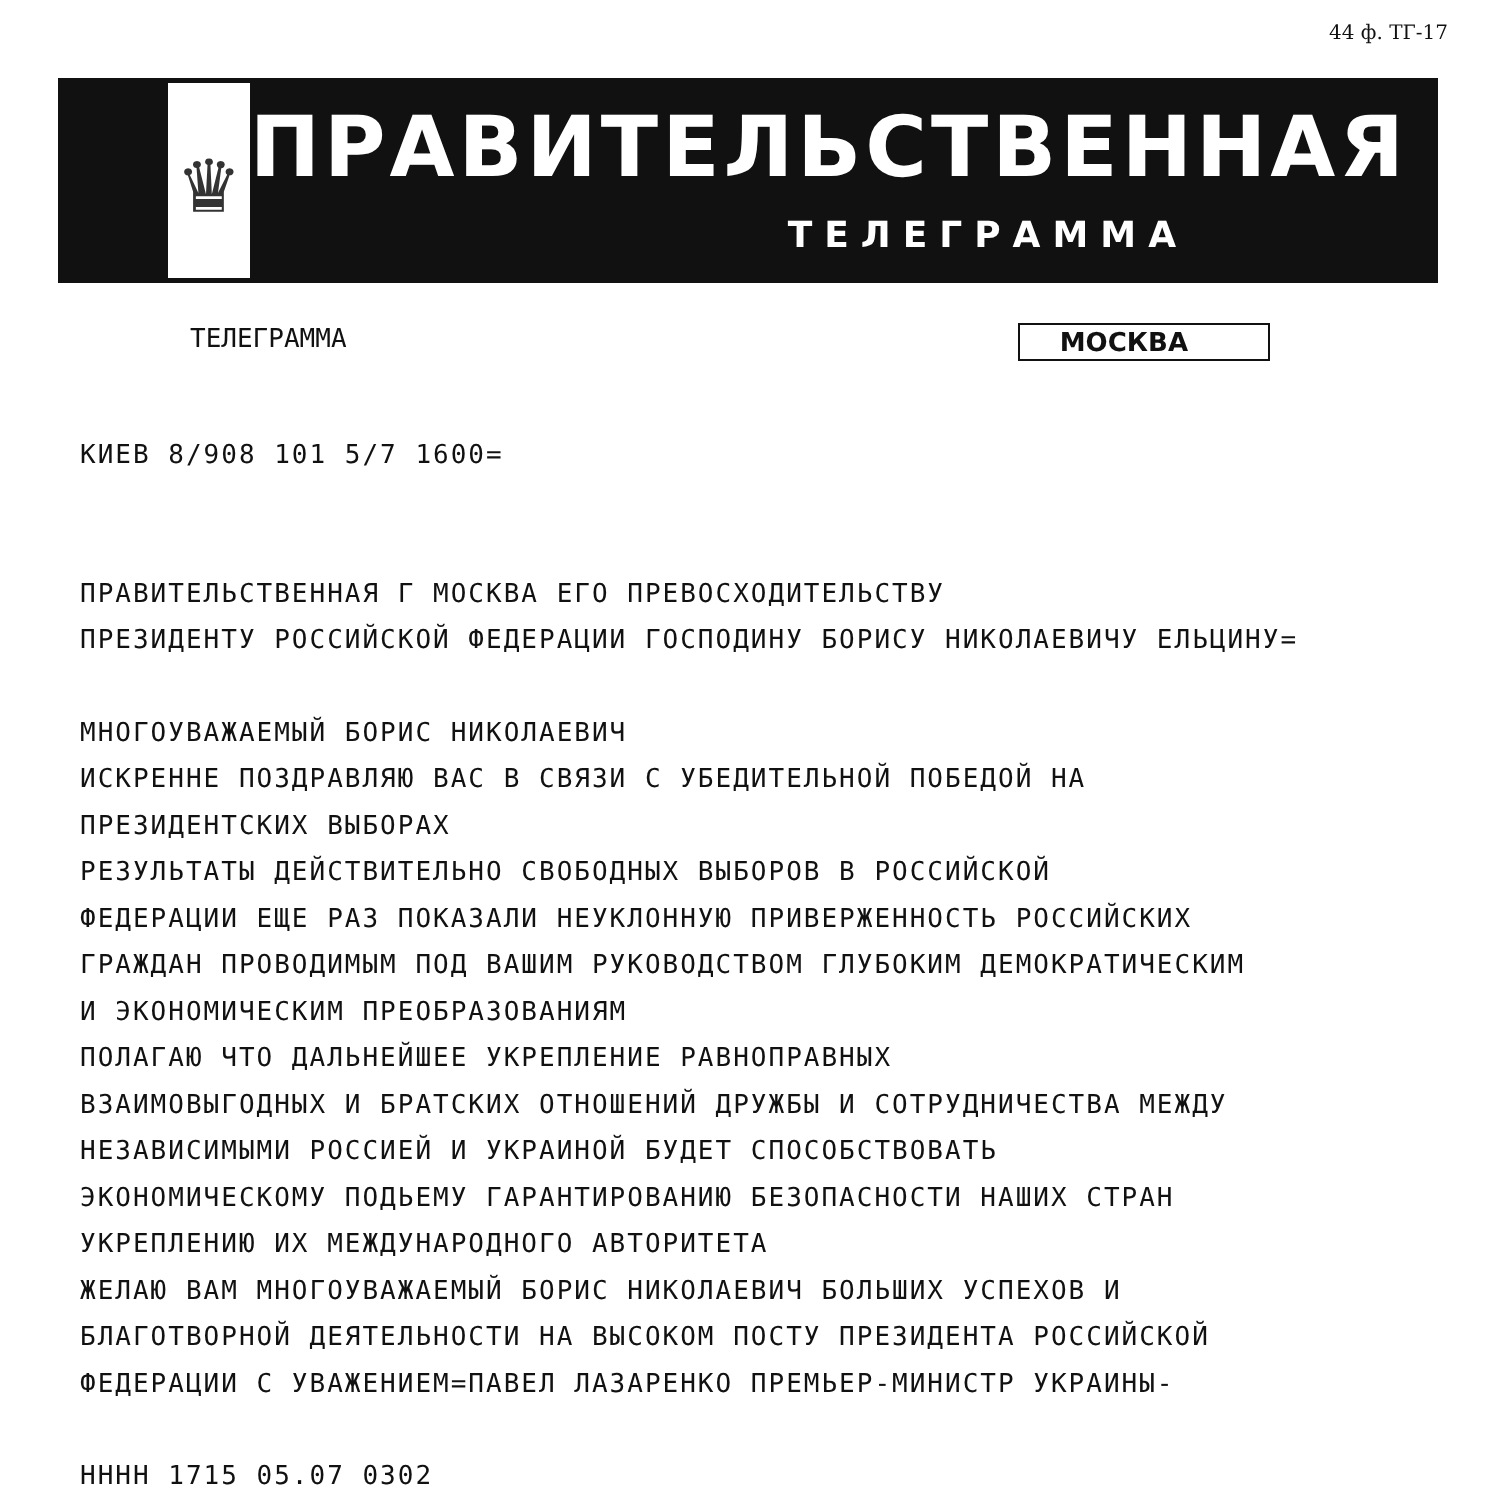44 ф. ТГ-17
♛
ПРАВИТЕЛЬСТВЕННАЯ
ТЕЛЕГРАММА
ТЕЛЕГРАММА МОСКВА
КИЕВ 8/908 101 5/7 1600=
ПРАВИТЕЛЬСТВЕННАЯ Г МОСКВА ЕГО ПРЕВОСХОДИТЕЛЬСТВУ
ПРЕЗИДЕНТУ РОССИЙСКОЙ ФЕДЕРАЦИИ ГОСПОДИНУ БОРИСУ НИКОЛАЕВИЧУ ЕЛЬЦИНУ=
МНОГОУВАЖАЕМЫЙ БОРИС НИКОЛАЕВИЧ
ИСКРЕННЕ ПОЗДРАВЛЯЮ ВАС В СВЯЗИ С УБЕДИТЕЛЬНОЙ ПОБЕДОЙ НА
ПРЕЗИДЕНТСКИХ ВЫБОРАХ
РЕЗУЛЬТАТЫ ДЕЙСТВИТЕЛЬНО СВОБОДНЫХ ВЫБОРОВ В РОССИЙСКОЙ
ФЕДЕРАЦИИ ЕЩЕ РАЗ ПОКАЗАЛИ НЕУКЛОННУЮ ПРИВЕРЖЕННОСТЬ РОССИЙСКИХ
ГРАЖДАН ПРОВОДИМЫМ ПОД ВАШИМ РУКОВОДСТВОМ ГЛУБОКИМ ДЕМОКРАТИЧЕСКИМ
И ЭКОНОМИЧЕСКИМ ПРЕОБРАЗОВАНИЯМ
ПОЛАГАЮ ЧТО ДАЛЬНЕЙШЕЕ УКРЕПЛЕНИЕ РАВНОПРАВНЫХ
ВЗАИМОВЫГОДНЫХ И БРАТСКИХ ОТНОШЕНИЙ ДРУЖБЫ И СОТРУДНИЧЕСТВА МЕЖДУ
НЕЗАВИСИМЫМИ РОССИЕЙ И УКРАИНОЙ БУДЕТ СПОСОБСТВОВАТЬ
ЭКОНОМИЧЕСКОМУ ПОДЬЕМУ ГАРАНТИРОВАНИЮ БЕЗОПАСНОСТИ НАШИХ СТРАН
УКРЕПЛЕНИЮ ИХ МЕЖДУНАРОДНОГО АВТОРИТЕТА
ЖЕЛАЮ ВАМ МНОГОУВАЖАЕМЫЙ БОРИС НИКОЛАЕВИЧ БОЛЬШИХ УСПЕХОВ И
БЛАГОТВОРНОЙ ДЕЯТЕЛЬНОСТИ НА ВЫСОКОМ ПОСТУ ПРЕЗИДЕНТА РОССИЙСКОЙ
ФЕДЕРАЦИИ С УВАЖЕНИЕМ=ПАВЕЛ ЛАЗАРЕНКО ПРЕМЬЕР-МИНИСТР УКРАИНЫ-
НННН 1715 05.07 0302